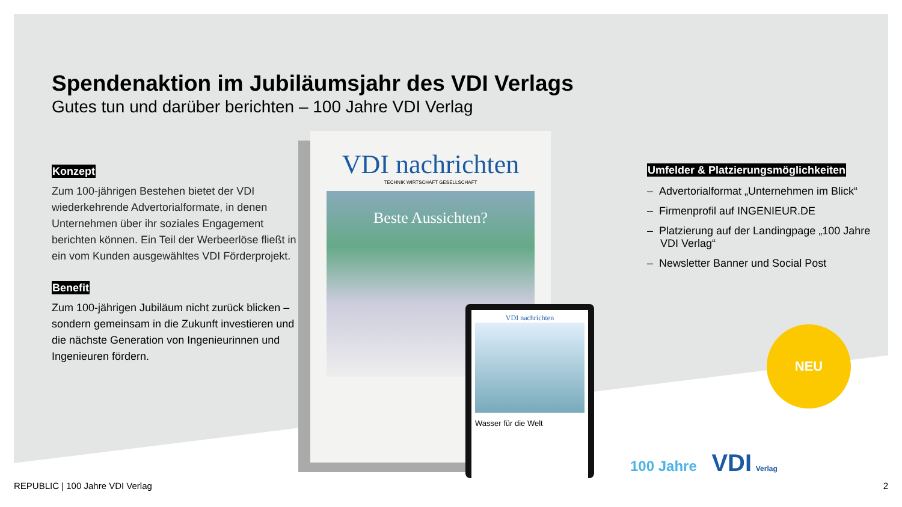Spendenaktion im Jubiläumsjahr des VDI Verlags
Gutes tun und darüber berichten – 100 Jahre VDI Verlag
Konzept
Zum 100-jährigen Bestehen bietet der VDI wiederkehrende Advertorialformate, in denen Unternehmen über ihr soziales Engagement berichten können. Ein Teil der Werbeerlöse fließt in ein vom Kunden ausgewähltes VDI Förderprojekt.
Benefit
Zum 100-jährigen Jubiläum nicht zurück blicken – sondern gemeinsam in die Zukunft investieren und die nächste Generation von Ingenieurinnen und Ingenieuren fördern.
VDI nachrichten
TECHNIK WIRTSCHAFT GESELLSCHAFT
Beste Aussichten?
VDI nachrichten
Wasser für die Welt
Umfelder & Platzierungsmöglichkeiten
– Advertorialformat „Unternehmen im Blick“
– Firmenprofil auf INGENIEUR.DE
– Platzierung auf der Landingpage „100 Jahre VDI Verlag“
– Newsletter Banner und Social Post
NEU
100 Jahre VDI Verlag
REPUBLIC | 100 Jahre VDI Verlag
2